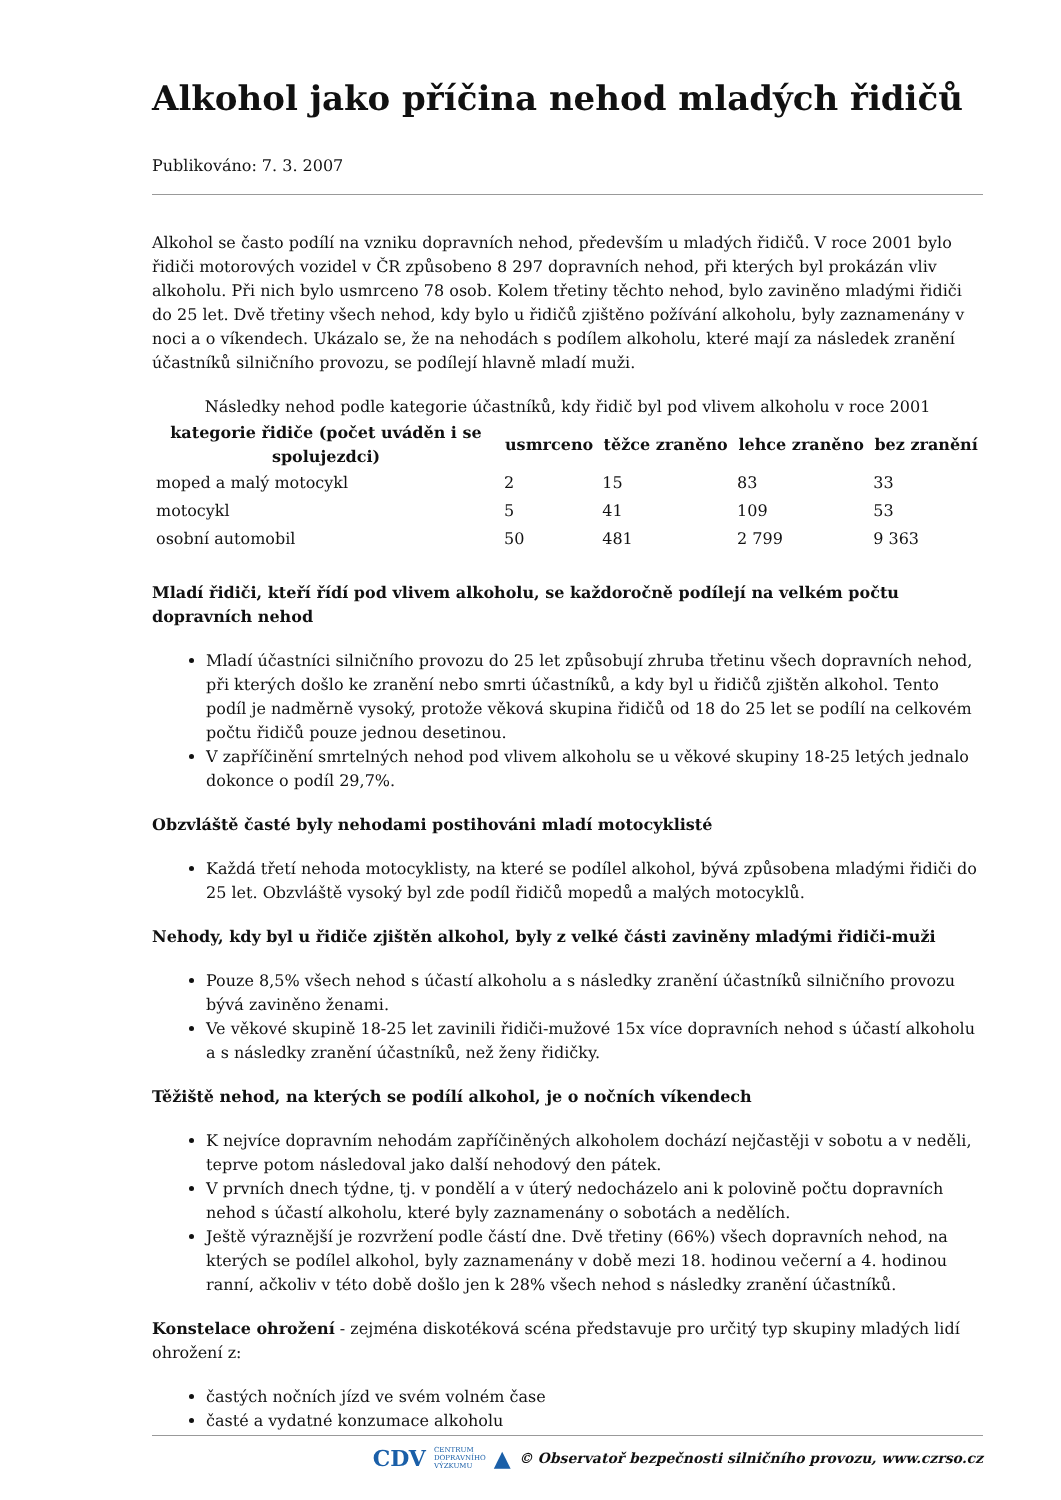Alkohol jako příčina nehod mladých řidičů
Publikováno: 7. 3. 2007
Alkohol se často podílí na vzniku dopravních nehod, především u mladých řidičů. V roce 2001 bylo řidiči motorových vozidel v ČR způsobeno 8 297 dopravních nehod, při kterých byl prokázán vliv alkoholu. Při nich bylo usmrceno 78 osob. Kolem třetiny těchto nehod, bylo zaviněno mladými řidiči do 25 let. Dvě třetiny všech nehod, kdy bylo u řidičů zjištěno požívání alkoholu, byly zaznamenány v noci a o víkendech. Ukázalo se, že na nehodách s podílem alkoholu, které mají za následek zranění účastníků silničního provozu, se podílejí hlavně mladí muži.
Následky nehod podle kategorie účastníků, kdy řidič byl pod vlivem alkoholu v roce 2001
| kategorie řidiče (počet uváděn i se spolujezdci) | usmrceno | těžce zraněno | lehce zraněno | bez zranění |
| --- | --- | --- | --- | --- |
| moped a malý motocykl | 2 | 15 | 83 | 33 |
| motocykl | 5 | 41 | 109 | 53 |
| osobní automobil | 50 | 481 | 2 799 | 9 363 |
Mladí řidiči, kteří řídí pod vlivem alkoholu, se každoročně podílejí na velkém počtu dopravních nehod
Mladí účastníci silničního provozu do 25 let způsobují zhruba třetinu všech dopravních nehod, při kterých došlo ke zranění nebo smrti účastníků, a kdy byl u řidičů zjištěn alkohol. Tento podíl je nadměrně vysoký, protože věková skupina řidičů od 18 do 25 let se podílí na celkovém počtu řidičů pouze jednou desetinou.
V zapříčinění smrtelných nehod pod vlivem alkoholu se u věkové skupiny 18-25 letých jednalo dokonce o podíl 29,7%.
Obzvláště časté byly nehodami postihováni mladí motocyklisté
Každá třetí nehoda motocyklisty, na které se podílel alkohol, bývá způsobena mladými řidiči do 25 let. Obzvláště vysoký byl zde podíl řidičů mopedů a malých motocyklů.
Nehody, kdy byl u řidiče zjištěn alkohol, byly z velké části zaviněny mladými řidiči-muži
Pouze 8,5% všech nehod s účastí alkoholu a s následky zranění účastníků silničního provozu bývá zaviněno ženami.
Ve věkové skupině 18-25 let zavinili řidiči-mužové 15x více dopravních nehod s účastí alkoholu a s následky zranění účastníků, než ženy řidičky.
Těžiště nehod, na kterých se podílí alkohol, je o nočních víkendech
K nejvíce dopravním nehodám zapříčiněných alkoholem dochází nejčastěji v sobotu a v neděli, teprve potom následoval jako další nehodový den pátek.
V prvních dnech týdne, tj. v pondělí a v úterý nedocházelo ani k polovině počtu dopravních nehod s účastí alkoholu, které byly zaznamenány o sobotách a nedělích.
Ještě výraznější je rozvržení podle částí dne. Dvě třetiny (66%) všech dopravních nehod, na kterých se podílel alkohol, byly zaznamenány v době mezi 18. hodinou večerní a 4. hodinou ranní, ačkoliv v této době došlo jen k 28% všech nehod s následky zranění účastníků.
Konstelace ohrožení - zejména diskotéková scéna představuje pro určitý typ skupiny mladých lidí ohrožení z:
častých nočních jízd ve svém volném čase
časté a vydatné konzumace alkoholu
CDV CENTRUM
DOPRAVNÍHO
VÝZKUMU ▲ © Observatoř bezpečnosti silničního provozu, www.czrso.cz